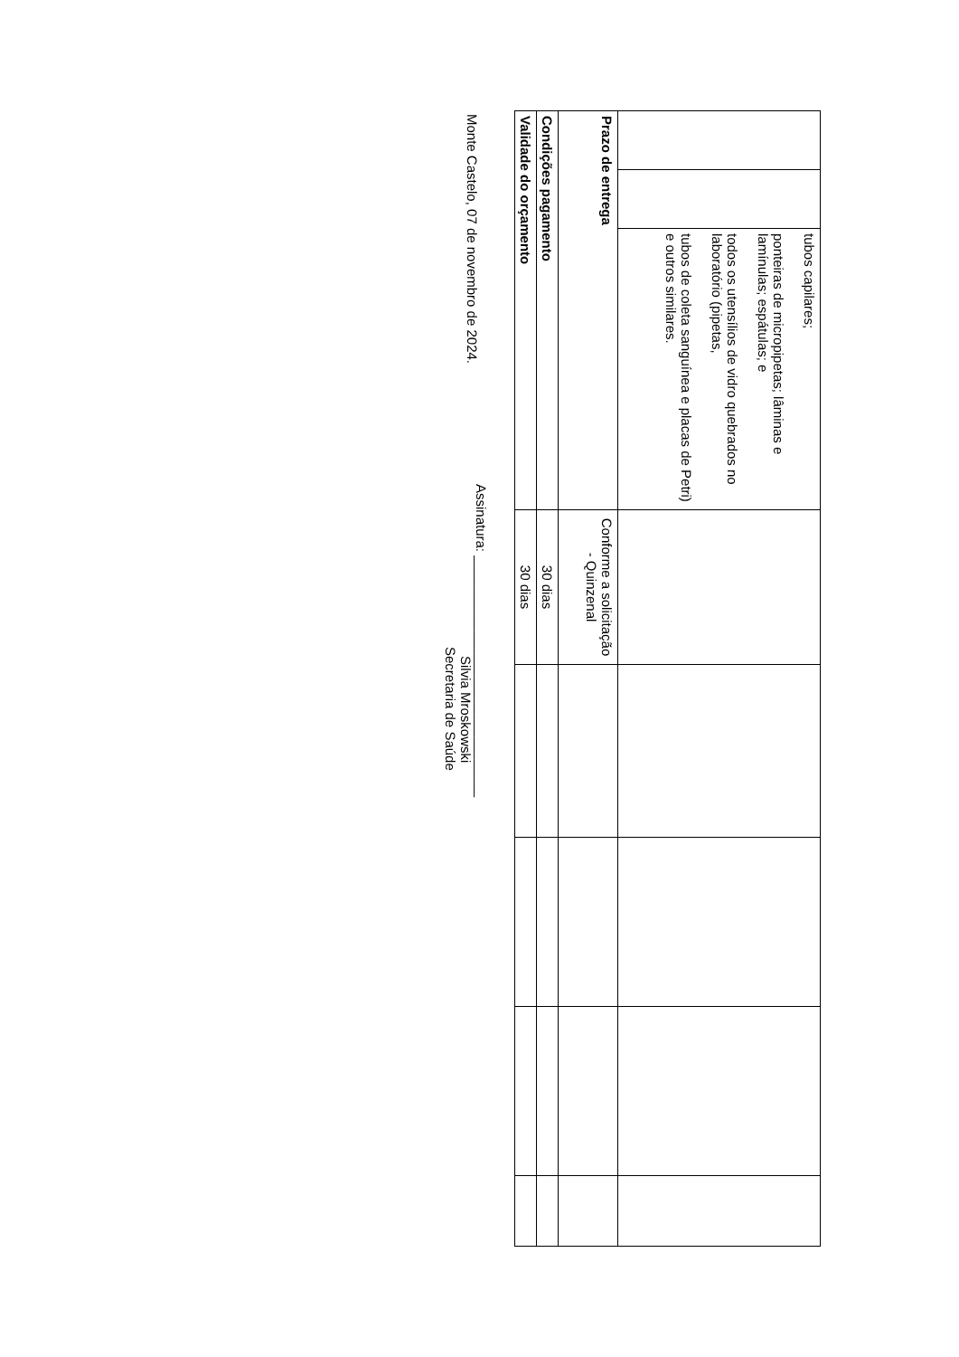| | | tubos capilares; ponteiras de micropipetas; lâminas e lamínulas; espátulas; e todos os utensílios de vidro quebrados no laboratório (pipetas, tubos de coleta sanguínea e placas de Petri) e outros similares. | | | | | |
| Prazo de entrega | | | Conforme a solicitação - Quinzenal | | | | |
| Condições pagamento | | | 30 dias | | | | |
| Validade do orçamento | | | 30 dias | | | | |
Monte Castelo, 07 de novembro de 2024.
Assinatura: ________________________________
Silvia Mroskowski
Secretaria de Saúde